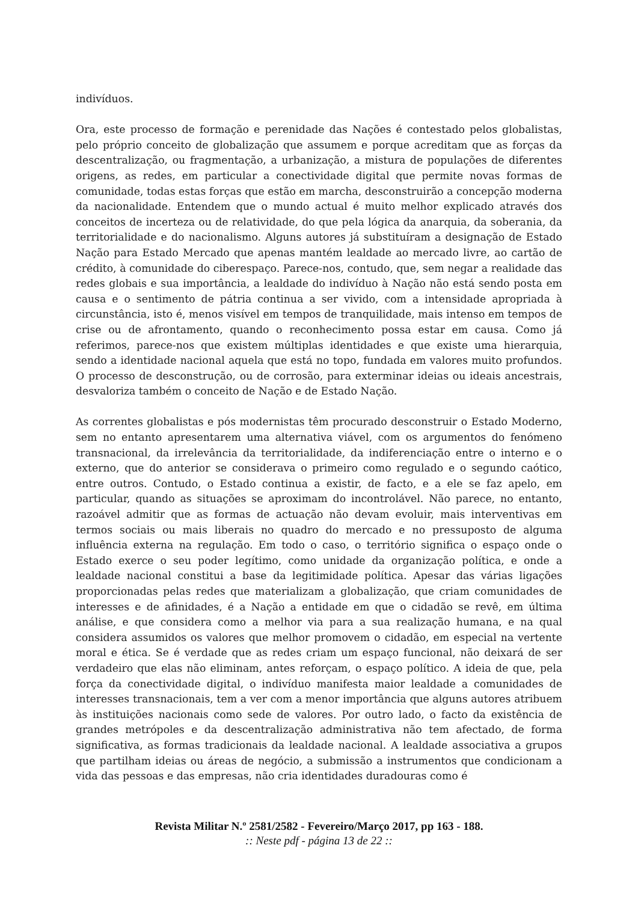indivíduos.
Ora, este processo de formação e perenidade das Nações é contestado pelos globalistas, pelo próprio conceito de globalização que assumem e porque acreditam que as forças da descentralização, ou fragmentação, a urbanização, a mistura de populações de diferentes origens, as redes, em particular a conectividade digital que permite novas formas de comunidade, todas estas forças que estão em marcha, desconstruirão a concepção moderna da nacionalidade. Entendem que o mundo actual é muito melhor explicado através dos conceitos de incerteza ou de relatividade, do que pela lógica da anarquia, da soberania, da territorialidade e do nacionalismo. Alguns autores já substituíram a designação de Estado Nação para Estado Mercado que apenas mantém lealdade ao mercado livre, ao cartão de crédito, à comunidade do ciberespaço. Parece-nos, contudo, que, sem negar a realidade das redes globais e sua importância, a lealdade do indivíduo à Nação não está sendo posta em causa e o sentimento de pátria continua a ser vivido, com a intensidade apropriada à circunstância, isto é, menos visível em tempos de tranquilidade, mais intenso em tempos de crise ou de afrontamento, quando o reconhecimento possa estar em causa. Como já referimos, parece-nos que existem múltiplas identidades e que existe uma hierarquia, sendo a identidade nacional aquela que está no topo, fundada em valores muito profundos. O processo de desconstrução, ou de corrosão, para exterminar ideias ou ideais ancestrais, desvaloriza também o conceito de Nação e de Estado Nação.
As correntes globalistas e pós modernistas têm procurado desconstruir o Estado Moderno, sem no entanto apresentarem uma alternativa viável, com os argumentos do fenómeno transnacional, da irrelevância da territorialidade, da indiferenciação entre o interno e o externo, que do anterior se considerava o primeiro como regulado e o segundo caótico, entre outros. Contudo, o Estado continua a existir, de facto, e a ele se faz apelo, em particular, quando as situações se aproximam do incontrolável. Não parece, no entanto, razoável admitir que as formas de actuação não devam evoluir, mais interventivas em termos sociais ou mais liberais no quadro do mercado e no pressuposto de alguma influência externa na regulação. Em todo o caso, o território significa o espaço onde o Estado exerce o seu poder legítimo, como unidade da organização política, e onde a lealdade nacional constitui a base da legitimidade política. Apesar das várias ligações proporcionadas pelas redes que materializam a globalização, que criam comunidades de interesses e de afinidades, é a Nação a entidade em que o cidadão se revê, em última análise, e que considera como a melhor via para a sua realização humana, e na qual considera assumidos os valores que melhor promovem o cidadão, em especial na vertente moral e ética. Se é verdade que as redes criam um espaço funcional, não deixará de ser verdadeiro que elas não eliminam, antes reforçam, o espaço político. A ideia de que, pela força da conectividade digital, o indivíduo manifesta maior lealdade a comunidades de interesses transnacionais, tem a ver com a menor importância que alguns autores atribuem às instituições nacionais como sede de valores. Por outro lado, o facto da existência de grandes metrópoles e da descentralização administrativa não tem afectado, de forma significativa, as formas tradicionais da lealdade nacional. A lealdade associativa a grupos que partilham ideias ou áreas de negócio, a submissão a instrumentos que condicionam a vida das pessoas e das empresas, não cria identidades duradouras como é
Revista Militar N.º 2581/2582 - Fevereiro/Março 2017, pp 163 - 188.
:: Neste pdf - página 13 de 22 ::